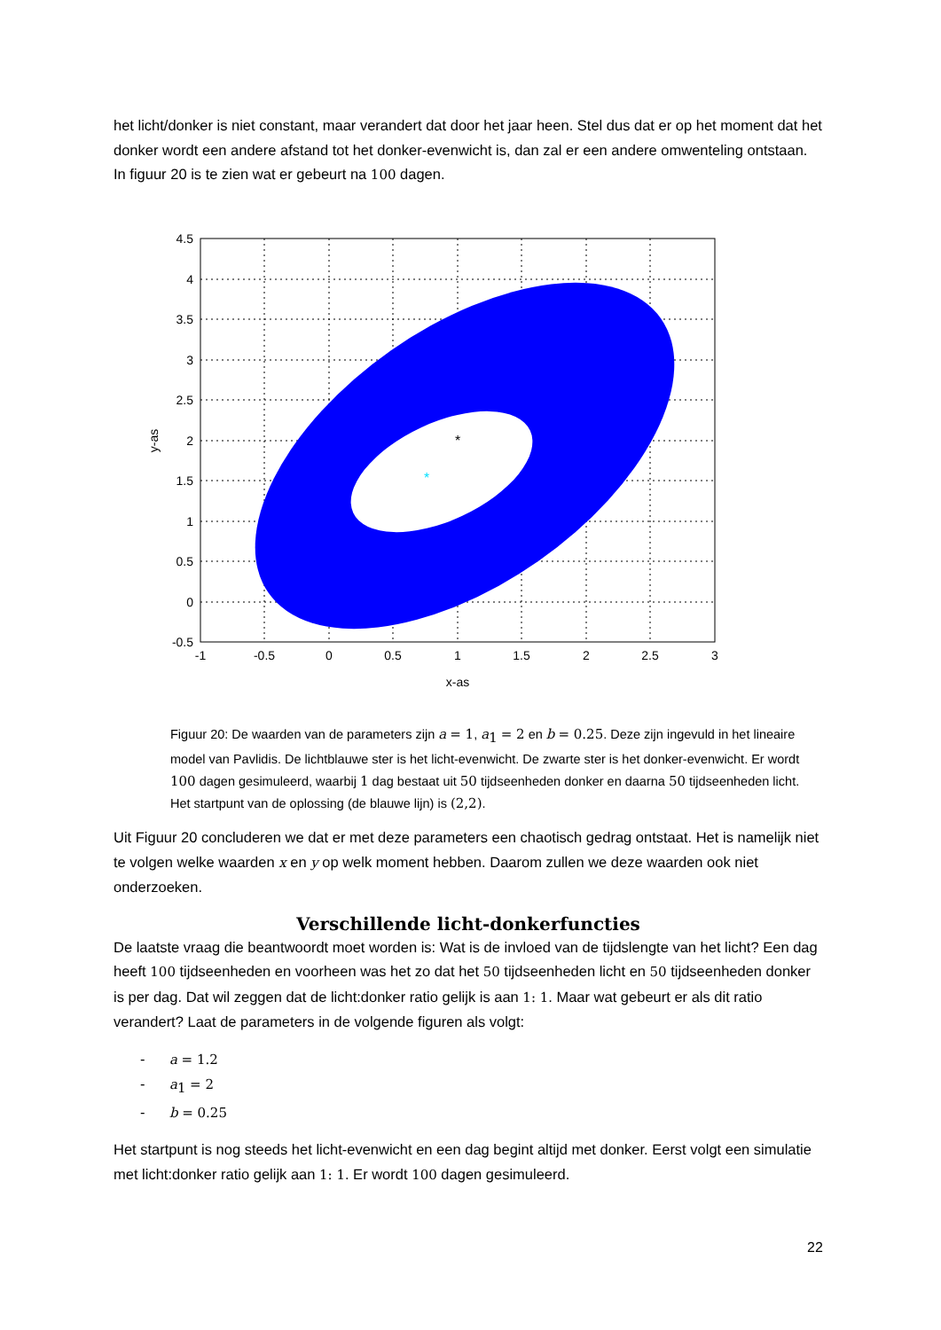het licht/donker is niet constant, maar verandert dat door het jaar heen. Stel dus dat er op het moment dat het donker wordt een andere afstand tot het donker-evenwicht is, dan zal er een andere omwenteling ontstaan. In figuur 20 is te zien wat er gebeurt na 100 dagen.
*
*
4.5
4
3.5
3
2.5
2
1.5
1
0.5
0
-0.5
-1
-0.5
0
0.5
1
1.5
2
2.5
3
x-as
y-as
Figuur 20: De waarden van de parameters zijn a = 1, a<sub>1</sub> = 2 en b = 0.25. Deze zijn ingevuld in het lineaire model van Pavlidis. De lichtblauwe ster is het licht-evenwicht. De zwarte ster is het donker-evenwicht. Er wordt 100 dagen gesimuleerd, waarbij 1 dag bestaat uit 50 tijdseenheden donker en daarna 50 tijdseenheden licht. Het startpunt van de oplossing (de blauwe lijn) is (2,2).
Uit Figuur 20 concluderen we dat er met deze parameters een chaotisch gedrag ontstaat. Het is namelijk niet te volgen welke waarden x en y op welk moment hebben. Daarom zullen we deze waarden ook niet onderzoeken.
Verschillende licht-donkerfuncties
De laatste vraag die beantwoordt moet worden is: Wat is de invloed van de tijdslengte van het licht? Een dag heeft 100 tijdseenheden en voorheen was het zo dat het 50 tijdseenheden licht en 50 tijdseenheden donker is per dag. Dat wil zeggen dat de licht:donker ratio gelijk is aan 1: 1. Maar wat gebeurt er als dit ratio verandert? Laat de parameters in de volgende figuren als volgt:
- a = 1.2
- a<sub>1</sub> = 2
- b = 0.25
Het startpunt is nog steeds het licht-evenwicht en een dag begint altijd met donker. Eerst volgt een simulatie met licht:donker ratio gelijk aan 1: 1. Er wordt 100 dagen gesimuleerd.
22